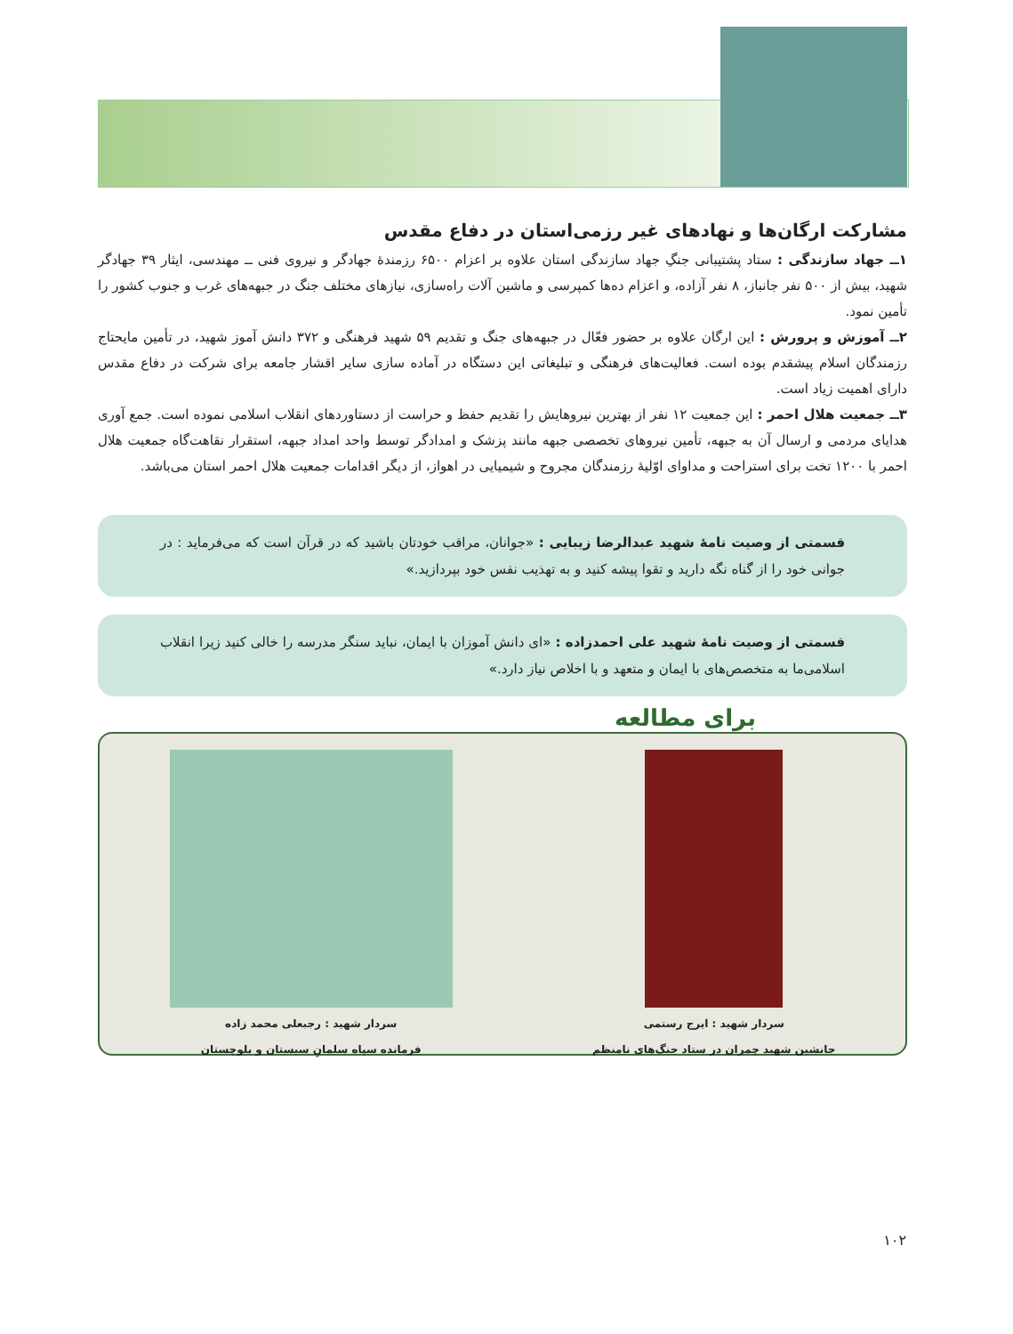مشارکت ارگان‌ها و نهادهای غیر رزمی‌استان در دفاع مقدس
۱ــ جهاد سازندگی : ستاد پشتیبانی جنگِ جهاد سازندگی استان علاوه بر اعزام ۶۵۰۰ رزمندهٔ جهادگر و نیروی فنی ــ مهندسی، ایثار ۳۹ جهادگر شهید، بیش از ۵۰۰ نفر جانباز، ۸ نفر آزاده، و اعزام ده‌ها کمپرسی و ماشین آلات راه‌سازی، نیازهای مختلف جنگ در جبهه‌های غرب و جنوب کشور را تأمین نمود.
۲ــ آموزش و پرورش : این ارگان علاوه بر حضور فعّال در جبهه‌های جنگ و تقدیم ۵۹ شهید فرهنگی و ۳۷۲ دانش آموز شهید، در تأمین مایحتاج رزمندگان اسلام پیشقدم بوده است. فعالیت‌های فرهنگی و تبلیغاتی این دستگاه در آماده سازی سایر اقشار جامعه برای شرکت در دفاع مقدس دارای اهمیت زیاد است.
۳ــ جمعیت هلال احمر : این جمعیت ۱۲ نفر از بهترین نیروهایش را تقدیم حفظ و حراست از دستاوردهای انقلاب اسلامی نموده است. جمع آوری هدایای مردمی و ارسال آن به جبهه، تأمین نیروهای تخصصی جبهه مانند پزشک و امدادگر توسط واحد امداد جبهه، استقرار نقاهت‌گاه جمعیت هلال احمر با ۱۲۰۰ تخت برای استراحت و مداوای اوّلیهٔ رزمندگان مجروح و شیمیایی در اهواز، از دیگر اقدامات جمعیت هلال احمر استان می‌باشد.
قسمتی از وصیت نامهٔ شهید عبدالرضا زیبایی : «جوانان، مراقب خودتان باشید که در قرآن است که می‌فرماید : در جوانی خود را از گناه نگه دارید و تقوا پیشه کنید و به تهذیب نفس خود بپردازید.»
قسمتی از وصیت نامهٔ شهید علی احمدزاده : «ای دانش آموزان با ایمان، نباید سنگر مدرسه را خالی کنید زیرا انقلاب اسلامی‌ما به متخصص‌های با ایمان و متعهد و با اخلاص نیاز دارد.»
برای مطالعه
سردار شهید : ایرج رستمی
جانشین شهید چمران در ستاد جنگ‌های نامنظم
سردار شهید : رجبعلی محمد زاده
فرمانده سپاه سلمانِ سیستان و بلوچستان
۱۰۲